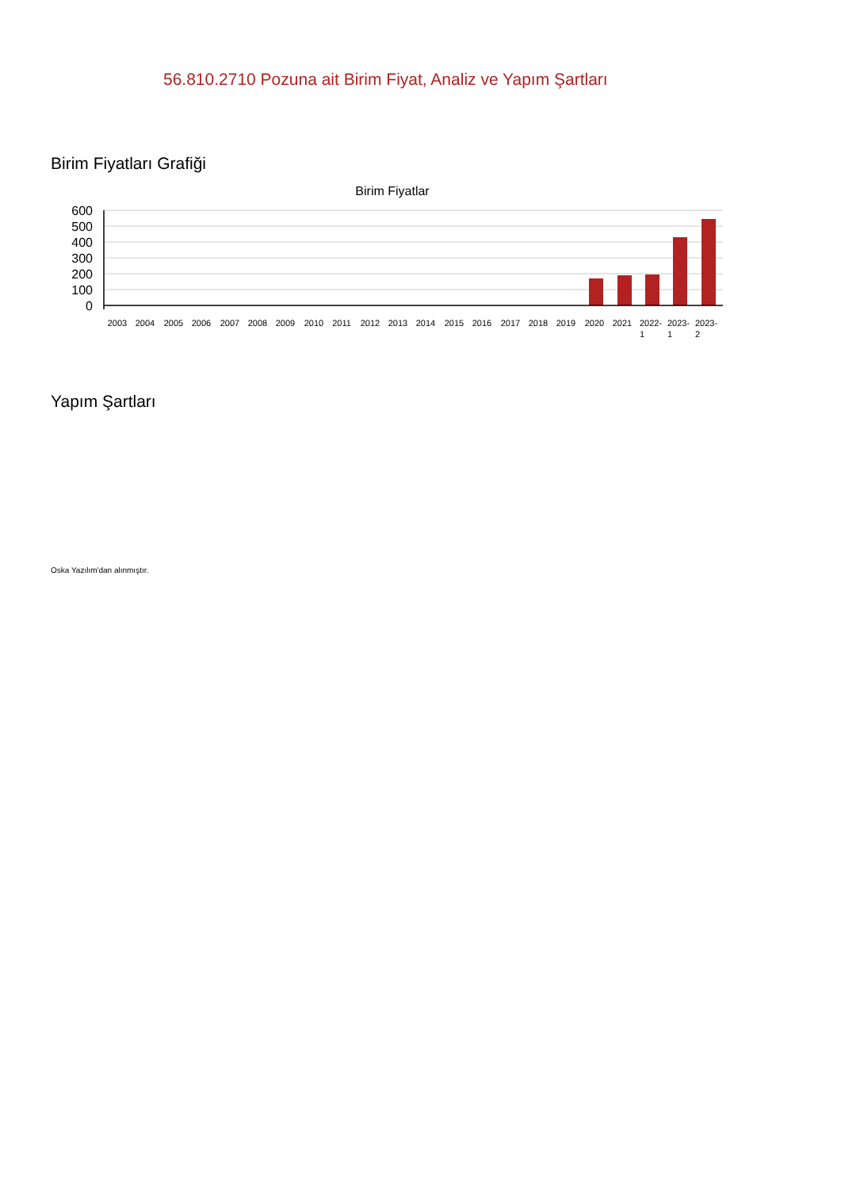56.810.2710 Pozuna ait Birim Fiyat, Analiz ve Yapım Şartları
Birim Fiyatları Grafiği
Birim Fiyatlar
600
500
400
300
200
100
0
2003
2004
2005
2006
2007
2008
2009
2010
2011
2012
2013
2014
2015
2016
2017
2018
2019
2020
2021
2022-
2023-
2023-
1
1
2
Yapım Şartları
Oska Yazılım'dan alınmıştır.